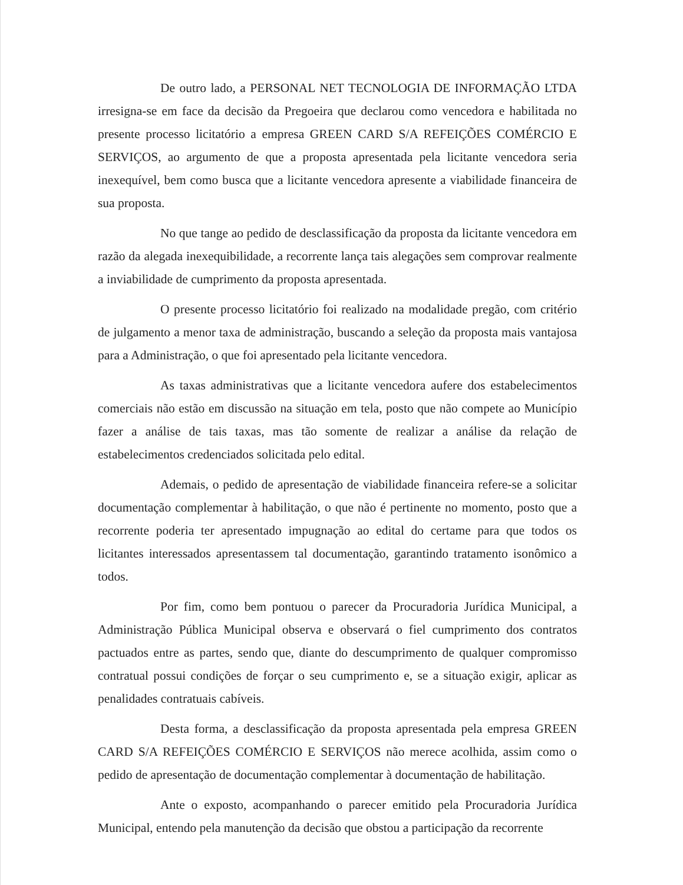De outro lado, a PERSONAL NET TECNOLOGIA DE INFORMAÇÃO LTDA irresigna-se em face da decisão da Pregoeira que declarou como vencedora e habilitada no presente processo licitatório a empresa GREEN CARD S/A REFEIÇÕES COMÉRCIO E SERVIÇOS, ao argumento de que a proposta apresentada pela licitante vencedora seria inexequível, bem como busca que a licitante vencedora apresente a viabilidade financeira de sua proposta.
No que tange ao pedido de desclassificação da proposta da licitante vencedora em razão da alegada inexequibilidade, a recorrente lança tais alegações sem comprovar realmente a inviabilidade de cumprimento da proposta apresentada.
O presente processo licitatório foi realizado na modalidade pregão, com critério de julgamento a menor taxa de administração, buscando a seleção da proposta mais vantajosa para a Administração, o que foi apresentado pela licitante vencedora.
As taxas administrativas que a licitante vencedora aufere dos estabelecimentos comerciais não estão em discussão na situação em tela, posto que não compete ao Município fazer a análise de tais taxas, mas tão somente de realizar a análise da relação de estabelecimentos credenciados solicitada pelo edital.
Ademais, o pedido de apresentação de viabilidade financeira refere-se a solicitar documentação complementar à habilitação, o que não é pertinente no momento, posto que a recorrente poderia ter apresentado impugnação ao edital do certame para que todos os licitantes interessados apresentassem tal documentação, garantindo tratamento isonômico a todos.
Por fim, como bem pontuou o parecer da Procuradoria Jurídica Municipal, a Administração Pública Municipal observa e observará o fiel cumprimento dos contratos pactuados entre as partes, sendo que, diante do descumprimento de qualquer compromisso contratual possui condições de forçar o seu cumprimento e, se a situação exigir, aplicar as penalidades contratuais cabíveis.
Desta forma, a desclassificação da proposta apresentada pela empresa GREEN CARD S/A REFEIÇÕES COMÉRCIO E SERVIÇOS não merece acolhida, assim como o pedido de apresentação de documentação complementar à documentação de habilitação.
Ante o exposto, acompanhando o parecer emitido pela Procuradoria Jurídica Municipal, entendo pela manutenção da decisão que obstou a participação da recorrente